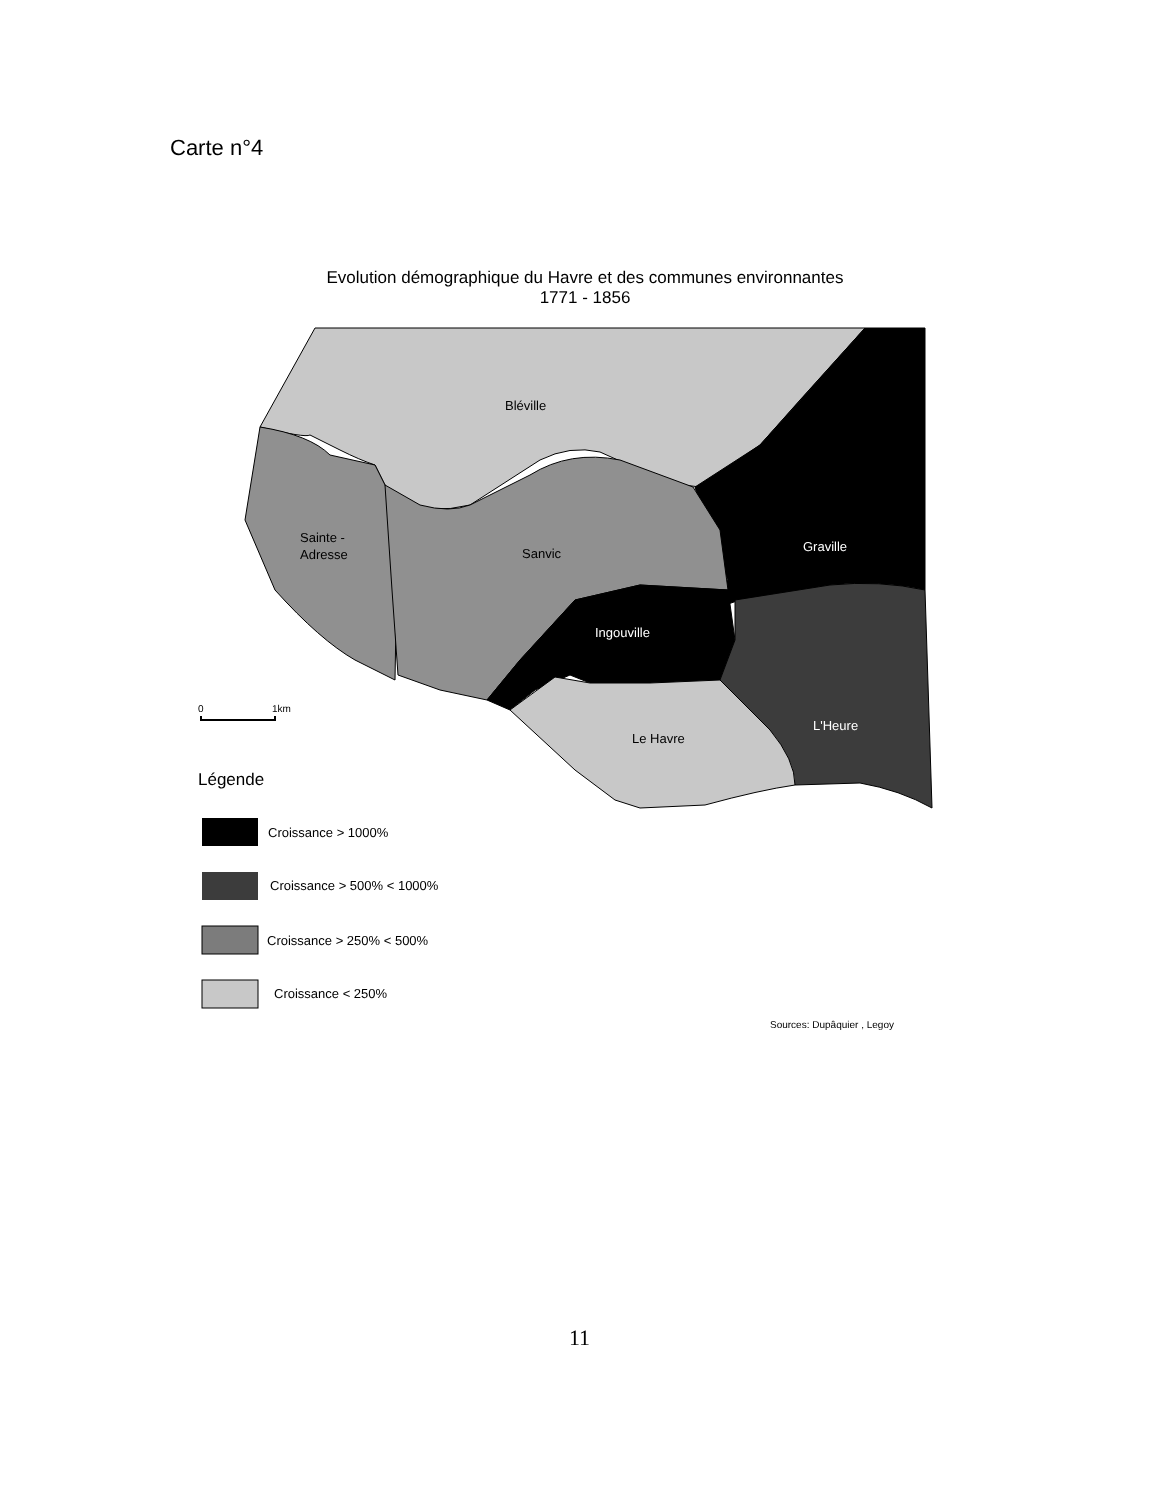Carte n°4
Evolution démographique du Havre et des communes environnantes
1771 - 1856
Bléville
Sainte -
Adresse
Sanvic
Graville
Ingouville
L'Heure
Le Havre
0
1km
Légende
Croissance > 1000%
Croissance > 500% < 1000%
Croissance > 250% < 500%
Croissance < 250%
Sources: Dupâquier , Legoy
11